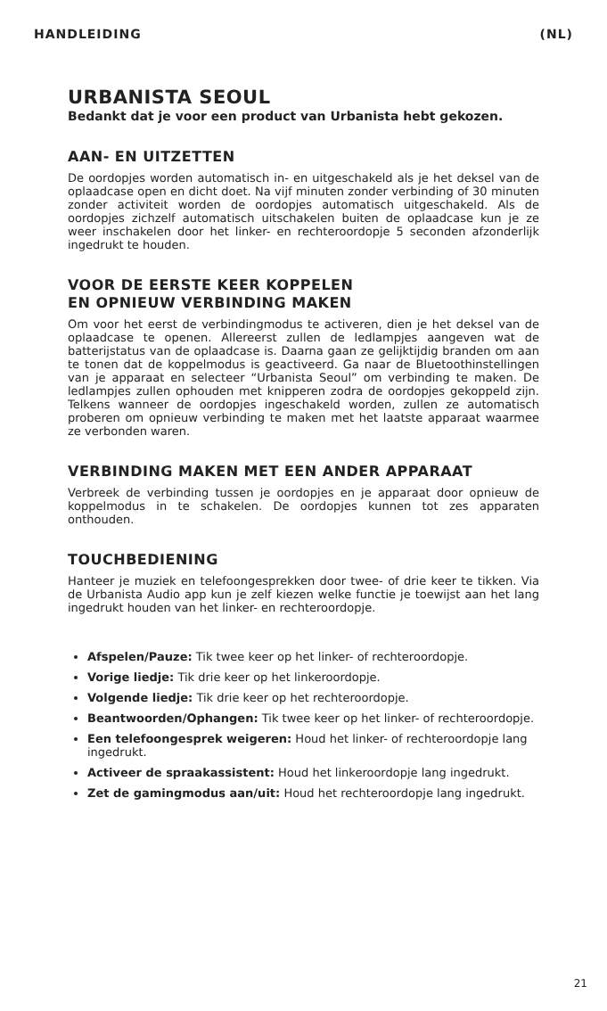HANDLEIDING (NL)
URBANISTA SEOUL
Bedankt dat je voor een product van Urbanista hebt gekozen.
AAN- EN UITZETTEN
De oordopjes worden automatisch in- en uitgeschakeld als je het deksel van de oplaadcase open en dicht doet. Na vijf minuten zonder verbinding of 30 minuten zonder activiteit worden de oordopjes automatisch uitgeschakeld. Als de oordopjes zichzelf automatisch uitschakelen buiten de oplaadcase kun je ze weer inschakelen door het linker- en rechteroordopje 5 seconden afzonderlijk ingedrukt te houden.
VOOR DE EERSTE KEER KOPPELEN
EN OPNIEUW VERBINDING MAKEN
Om voor het eerst de verbindingmodus te activeren, dien je het deksel van de oplaadcase te openen. Allereerst zullen de ledlampjes aangeven wat de batterijstatus van de oplaadcase is. Daarna gaan ze gelijktijdig branden om aan te tonen dat de koppelmodus is geactiveerd. Ga naar de Bluetoothinstellingen van je apparaat en selecteer “Urbanista Seoul” om verbinding te maken. De ledlampjes zullen ophouden met knipperen zodra de oordopjes gekoppeld zijn. Telkens wanneer de oordopjes ingeschakeld worden, zullen ze automatisch proberen om opnieuw verbinding te maken met het laatste apparaat waarmee ze verbonden waren.
VERBINDING MAKEN MET EEN ANDER APPARAAT
Verbreek de verbinding tussen je oordopjes en je apparaat door opnieuw de koppelmodus in te schakelen. De oordopjes kunnen tot zes apparaten onthouden.
TOUCHBEDIENING
Hanteer je muziek en telefoongesprekken door twee- of drie keer te tikken. Via de Urbanista Audio app kun je zelf kiezen welke functie je toewijst aan het lang ingedrukt houden van het linker- en rechteroordopje.
Afspelen/Pauze: Tik twee keer op het linker- of rechteroordopje.
Vorige liedje: Tik drie keer op het linkeroordopje.
Volgende liedje: Tik drie keer op het rechteroordopje.
Beantwoorden/Ophangen: Tik twee keer op het linker- of rechteroordopje.
Een telefoongesprek weigeren: Houd het linker- of rechteroordopje lang ingedrukt.
Activeer de spraakassistent: Houd het linkeroordopje lang ingedrukt.
Zet de gamingmodus aan/uit: Houd het rechteroordopje lang ingedrukt.
21